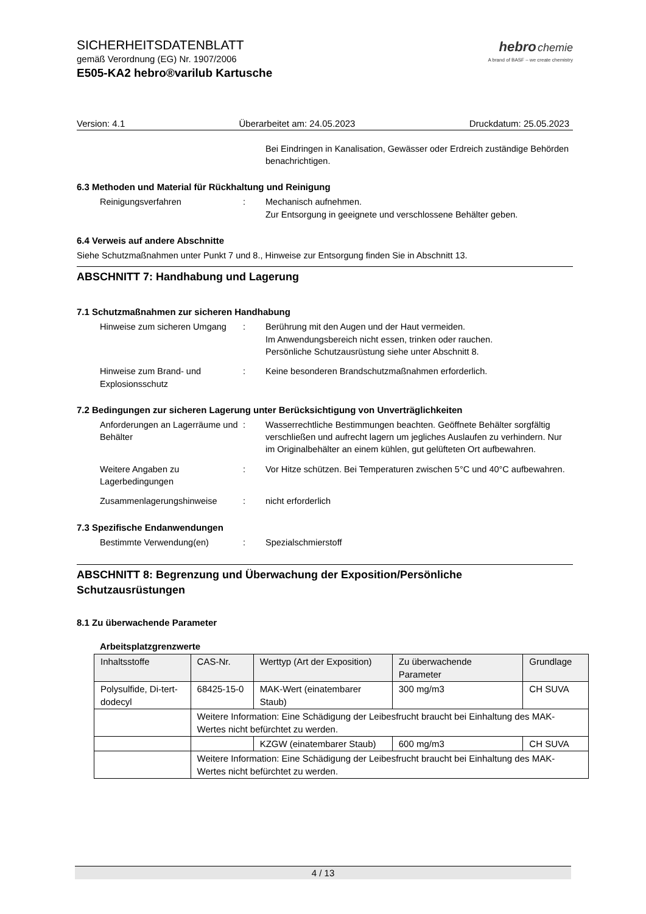SICHERHEITSDATENBLATT
gemäß Verordnung (EG) Nr. 1907/2006
E505-KA2 hebro®varilub Kartusche
hebro chemie
A brand of BASF – we create chemistry
Version: 4.1 Überarbeitet am: 24.05.2023 Druckdatum: 25.05.2023
Bei Eindringen in Kanalisation, Gewässer oder Erdreich zuständige Behörden benachrichtigen.
6.3 Methoden und Material für Rückhaltung und Reinigung
Reinigungsverfahren : Mechanisch aufnehmen.
Zur Entsorgung in geeignete und verschlossene Behälter geben.
6.4 Verweis auf andere Abschnitte
Siehe Schutzmaßnahmen unter Punkt 7 und 8., Hinweise zur Entsorgung finden Sie in Abschnitt 13.
ABSCHNITT 7: Handhabung und Lagerung
7.1 Schutzmaßnahmen zur sicheren Handhabung
Hinweise zum sicheren Umgang
: Berührung mit den Augen und der Haut vermeiden.
Im Anwendungsbereich nicht essen, trinken oder rauchen.
Persönliche Schutzausrüstung siehe unter Abschnitt 8.
Hinweise zum Brand- und Explosionsschutz
: Keine besonderen Brandschutzmaßnahmen erforderlich.
7.2 Bedingungen zur sicheren Lagerung unter Berücksichtigung von Unverträglichkeiten
Anforderungen an Lagerräume und Behälter
: Wasserrechtliche Bestimmungen beachten. Geöffnete Behälter sorgfältig verschließen und aufrecht lagern um jegliches Auslaufen zu verhindern. Nur im Originalbehälter an einem kühlen, gut gelüfteten Ort aufbewahren.
Weitere Angaben zu Lagerbedingungen
: Vor Hitze schützen. Bei Temperaturen zwischen 5°C und 40°C aufbewahren.
Zusammenlagerungshinweise : nicht erforderlich
7.3 Spezifische Endanwendungen
Bestimmte Verwendung(en) : Spezialschmierstoff
ABSCHNITT 8: Begrenzung und Überwachung der Exposition/Persönliche Schutzausrüstungen
8.1 Zu überwachende Parameter
Arbeitsplatzgrenzwerte
| Inhaltsstoffe | CAS-Nr. | Werttyp (Art der Exposition) | Zu überwachende Parameter | Grundlage |
| --- | --- | --- | --- | --- |
| Polysulfide, Di-tert-dodecyl | 68425-15-0 | MAK-Wert (einatembarer Staub) | 300 mg/m3 | CH SUVA |
| | Weitere Information: Eine Schädigung der Leibesfrucht braucht bei Einhaltung des MAK-Wertes nicht befürchtet zu werden. | | | |
| | | KZGW (einatembarer Staub) | 600 mg/m3 | CH SUVA |
| | Weitere Information: Eine Schädigung der Leibesfrucht braucht bei Einhaltung des MAK-Wertes nicht befürchtet zu werden. | | | |
4 / 13